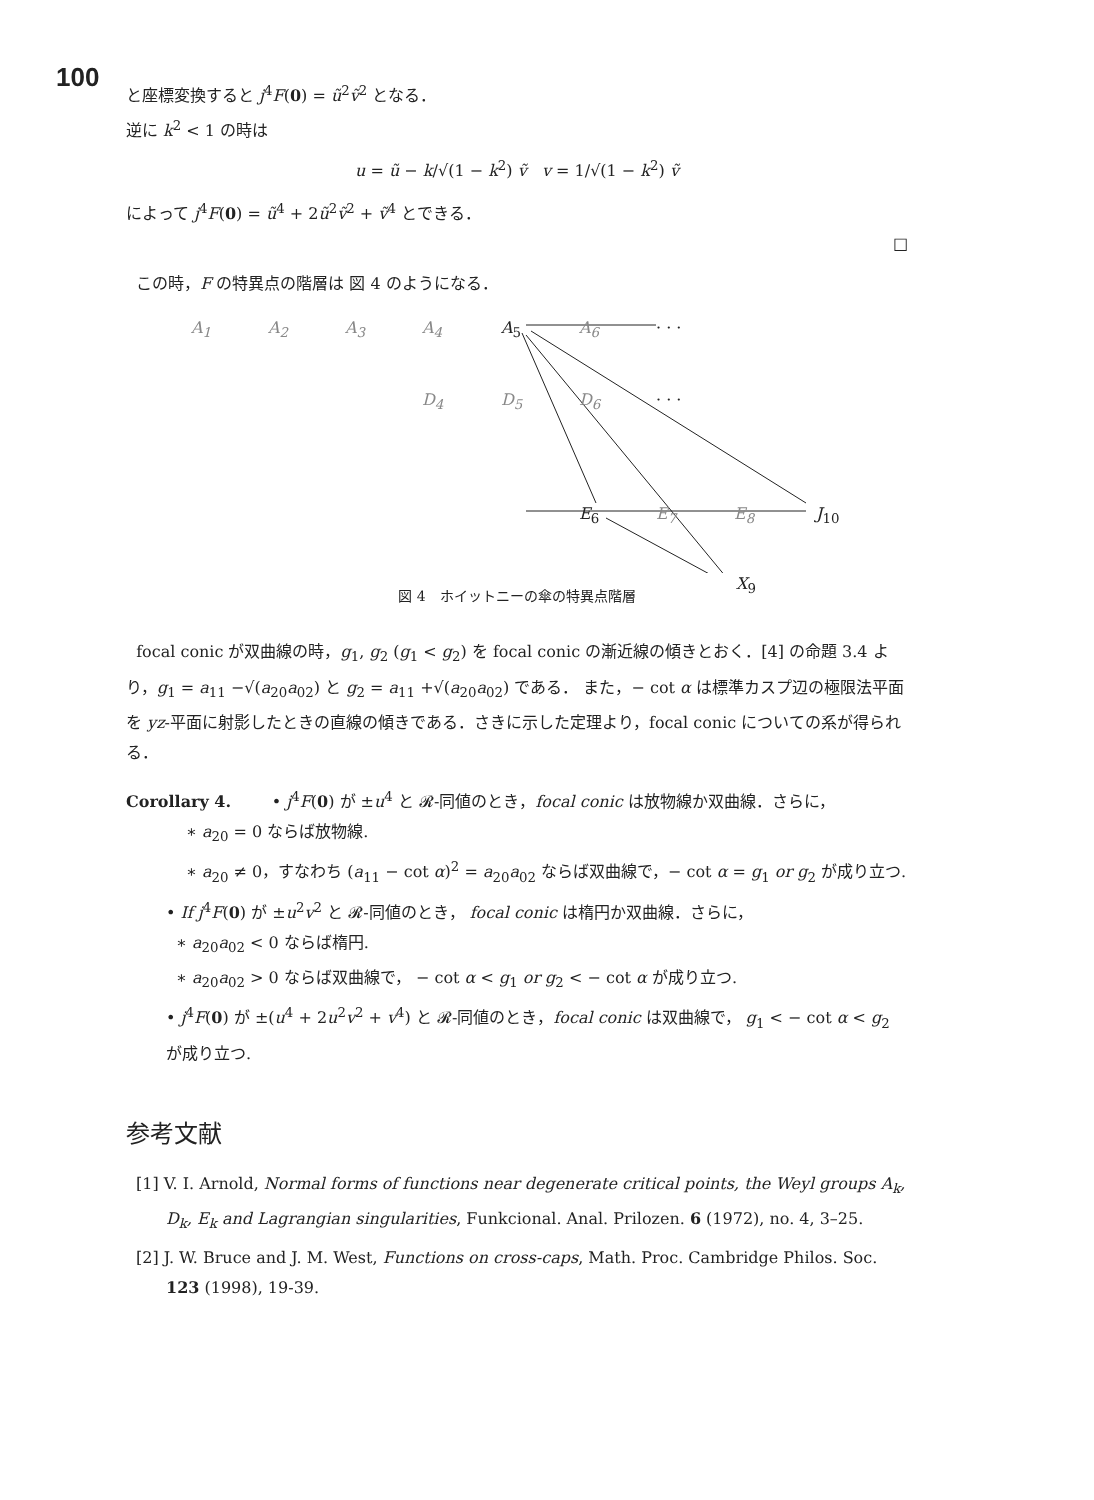100
と座標変換すると j<sup>4</sup>F(0) = ũ<sup>2</sup>ṽ<sup>2</sup> となる．
逆に k<sup>2</sup> < 1 の時は
u = ũ − k/√(1 − k<sup>2</sup>) ṽ v = 1/√(1 − k<sup>2</sup>) ṽ
によって j<sup>4</sup>F(0) = ũ<sup>4</sup> + 2ũ<sup>2</sup>ṽ<sup>2</sup> + ṽ<sup>4</sup> とできる．
□
この時，F の特異点の階層は 図 4 のようになる．
A<sub>1</sub> A<sub>2</sub> A<sub>3</sub> A<sub>4</sub> A<sub>5</sub> A<sub>6</sub> · · ·
D<sub>4</sub> D<sub>5</sub> D<sub>6</sub> · · ·
E<sub>6</sub> E<sub>7</sub> E<sub>8</sub> J<sub>10</sub>
X<sub>9</sub>
図 4　ホイットニーの傘の特異点階層
focal conic が双曲線の時，g<sub>1</sub>, g<sub>2</sub> (g<sub>1</sub> < g<sub>2</sub>) を focal conic の漸近線の傾きとおく．[4] の命題 3.4 より，g<sub>1</sub> = a<sub>11</sub> −√(a<sub>20</sub>a<sub>02</sub>) と g<sub>2</sub> = a<sub>11</sub> +√(a<sub>20</sub>a<sub>02</sub>) である． また，− cot α は標準カスプ辺の極限法平面を yz-平面に射影したときの直線の傾きである．さきに示した定理より，focal conic についての系が得られる．
Corollary 4. • j<sup>4</sup>F(0) が ±u<sup>4</sup> と 𝓡-同値のとき，focal conic は放物線か双曲線．さらに，
∗ a<sub>20</sub> = 0 ならば放物線.
∗ a<sub>20</sub> ≠ 0，すなわち (a<sub>11</sub> − cot α)<sup>2</sup> = a<sub>20</sub>a<sub>02</sub> ならば双曲線で，− cot α = g<sub>1</sub> or g<sub>2</sub> が成り立つ.
• If j<sup>4</sup>F(0) が ±u<sup>2</sup>v<sup>2</sup> と 𝓡-同値のとき， focal conic は楕円か双曲線．さらに，
∗ a<sub>20</sub>a<sub>02</sub> < 0 ならば楕円.
∗ a<sub>20</sub>a<sub>02</sub> > 0 ならば双曲線で， − cot α < g<sub>1</sub> or g<sub>2</sub> < − cot α が成り立つ.
• j<sup>4</sup>F(0) が ±(u<sup>4</sup> + 2u<sup>2</sup>v<sup>2</sup> + v<sup>4</sup>) と 𝓡-同値のとき，focal conic は双曲線で， g<sub>1</sub> < − cot α < g<sub>2</sub> が成り立つ.
参考文献
[1] V. I. Arnold, Normal forms of functions near degenerate critical points, the Weyl groups A<sub>k</sub>, D<sub>k</sub>, E<sub>k</sub> and Lagrangian singularities, Funkcional. Anal. Prilozen. 6 (1972), no. 4, 3–25.
[2] J. W. Bruce and J. M. West, Functions on cross-caps, Math. Proc. Cambridge Philos. Soc. 123 (1998), 19-39.